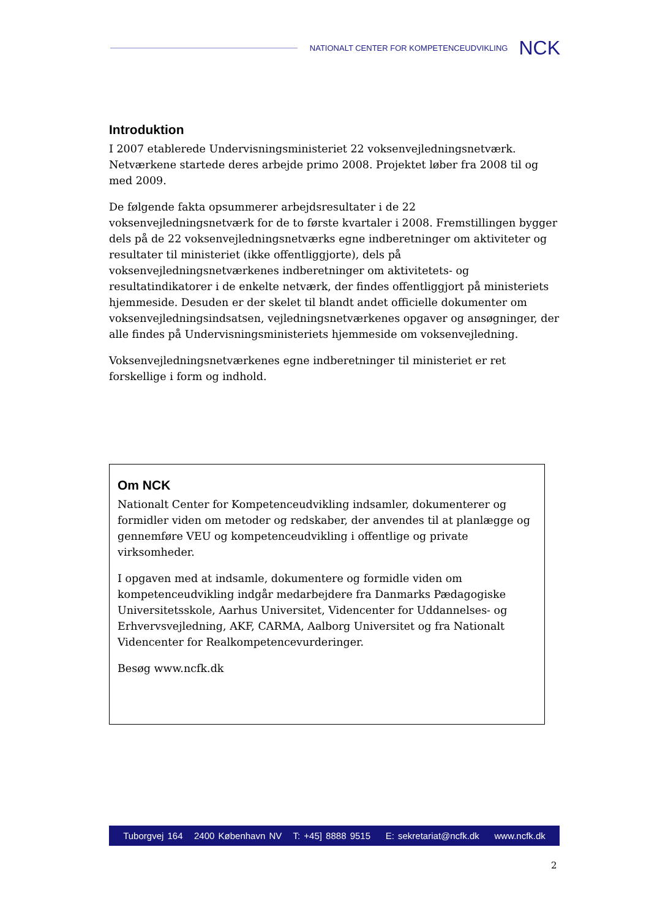NATIONALT CENTER FOR KOMPETENCEUDVIKLING NCK
Introduktion
I 2007 etablerede Undervisningsministeriet 22 voksenvejledningsnetværk. Netværkene startede deres arbejde primo 2008. Projektet løber fra 2008 til og med 2009.
De følgende fakta opsummerer arbejdsresultater i de 22 voksenvejledningsnetværk for de to første kvartaler i 2008. Fremstillingen bygger dels på de 22 voksenvejledningsnetværks egne indberetninger om aktiviteter og resultater til ministeriet (ikke offentliggjorte), dels på voksenvejledningsnetværkenes indberetninger om aktivitetets- og resultatindikatorer i de enkelte netværk, der findes offentliggjort på ministeriets hjemmeside. Desuden er der skelet til blandt andet officielle dokumenter om voksenvejledningsindsatsen, vejledningsnetværkenes opgaver og ansøgninger, der alle findes på Undervisningsministeriets hjemmeside om voksenvejledning.
Voksenvejledningsnetværkenes egne indberetninger til ministeriet er ret forskellige i form og indhold.
Om NCK
Nationalt Center for Kompetenceudvikling indsamler, dokumenterer og formidler viden om metoder og redskaber, der anvendes til at planlægge og gennemføre VEU og kompetenceudvikling i offentlige og private virksomheder.
I opgaven med at indsamle, dokumentere og formidle viden om kompetenceudvikling indgår medarbejdere fra Danmarks Pædagogiske Universitetsskole, Aarhus Universitet, Videncenter for Uddannelses- og Erhvervsvejledning, AKF, CARMA, Aalborg Universitet og fra Nationalt Videncenter for Realkompetencevurderinger.
Besøg www.ncfk.dk
Tuborgvej 164 2400 København NV T: +45] 8888 9515 E: sekretariat@ncfk.dk www.ncfk.dk
2